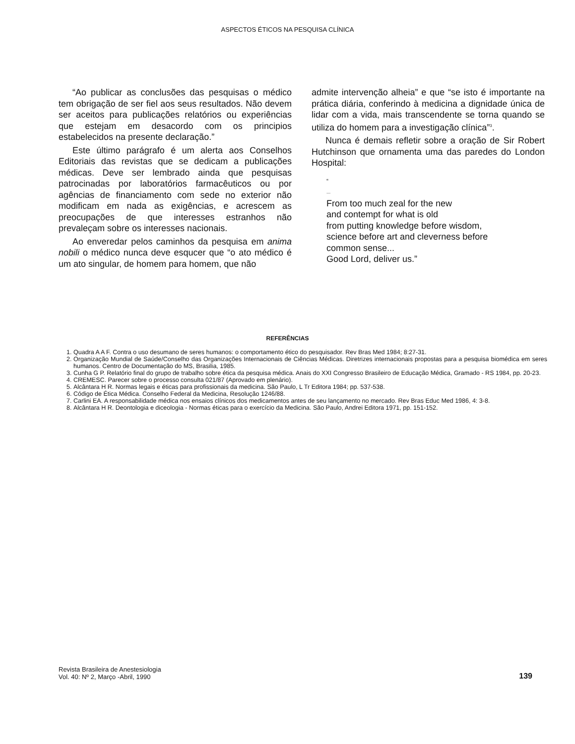ASPECTOS ÉTICOS NA PESQUISA CLÍNICA
“Ao publicar as conclusões das pesquisas o médico tem obrigação de ser fiel aos seus resultados. Não devem ser aceitos para publicações relatórios ou experiências que estejam em desacordo com os principios estabelecidos na presente declaração.”
Este último parágrafo é um alerta aos Conselhos Editoriais das revistas que se dedicam a publicações médicas. Deve ser lembrado ainda que pesquisas patrocinadas por laboratórios farmacêuticos ou por agências de financiamento com sede no exterior não modificam em nada as exigências, e acrescem as preocupações de que interesses estranhos não prevaleçam sobre os interesses nacionais.
Ao enveredar pelos caminhos da pesquisa em anima nobili o médico nunca deve esqucer que “o ato médico é um ato singular, de homem para homem, que não
admite intervenção alheia” e que “se isto é importante na prática diária, conferindo à medicina a dignidade única de lidar com a vida, mais transcendente se torna quando se utiliza do homem para a investigação clínica”<sup>3</sup>.
Nunca é demais refletir sobre a oração de Sir Robert Hutchinson que ornamenta uma das paredes do London Hospital:
“
...
From too much zeal for the new
and contempt for what is old
from putting knowledge before wisdom,
science before art and cleverness before
common sense...
Good Lord, deliver us.”
REFERÊNCIAS
1. Quadra A A F. Contra o uso desumano de seres humanos: o comportamento ético do pesquisador. Rev Bras Med 1984; 8:27-31.
2. Organização Mundial de Saúde/Conselho das Organizações Internacionais de Ciências Médicas. Diretrizes internacionais propostas para a pesquisa biomédica em seres humanos. Centro de Documentação do MS, Brasilia, 1985.
3. Cunha G P. Relatório final do grupo de trabalho sobre ética da pesquisa médica. Anais do XXI Congresso Brasileiro de Educação Médica, Gramado - RS 1984, pp. 20-23.
4. CREMESC. Parecer sobre o processo consulta 021/87 (Aprovado em plenário).
5. Alcântara H R. Normas legais e éticas para profissionais da medicina. São Paulo, L Tr Editora 1984; pp. 537-538.
6. Código de Ética Médica. Conselho Federal da Medicina, Resolução 1246/88.
7. Carlini EA. A responsabilidade médica nos ensaios clínicos dos medicamentos antes de seu lançamento no mercado. Rev Bras Educ Med 1986, 4: 3-8.
8. Alcântara H R. Deontologia e diceologia - Normas éticas para o exercício da Medicina. São Paulo, Andrei Editora 1971, pp. 151-152.
Revista Brasileira de Anestesiologia
Vol. 40: Nº 2, Março -Abril, 1990
139